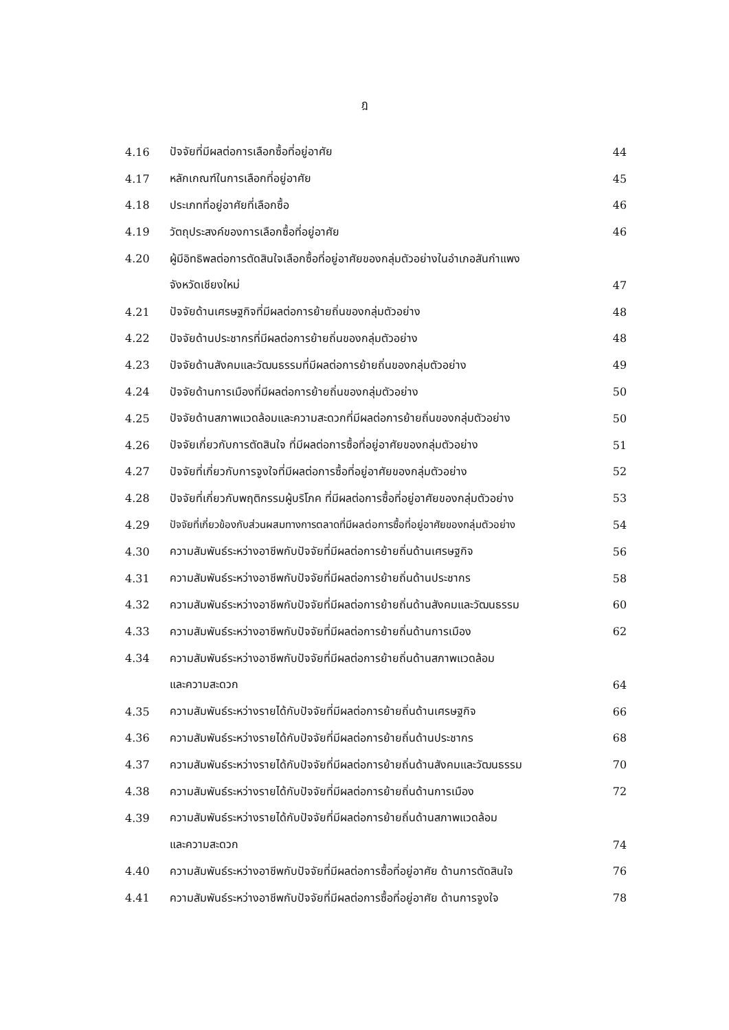ฎ
| 4.16 | ปัจจัยที่มีผลต่อการเลือกซื้อที่อยู่อาศัย | 44 |
| 4.17 | หลักเกณฑ์ในการเลือกที่อยู่อาศัย | 45 |
| 4.18 | ประเภทที่อยู่อาศัยที่เลือกซื้อ | 46 |
| 4.19 | วัตถุประสงค์ของการเลือกซื้อที่อยู่อาศัย | 46 |
| 4.20 | ผู้มีอิทธิพลต่อการตัดสินใจเลือกซื้อที่อยู่อาศัยของกลุ่มตัวอย่างในอำเภอสันกำแพง | |
| | จังหวัดเชียงใหม่ | 47 |
| 4.21 | ปัจจัยด้านเศรษฐกิจที่มีผลต่อการย้ายถิ่นของกลุ่มตัวอย่าง | 48 |
| 4.22 | ปัจจัยด้านประชากรที่มีผลต่อการย้ายถิ่นของกลุ่มตัวอย่าง | 48 |
| 4.23 | ปัจจัยด้านสังคมและวัฒนธรรมที่มีผลต่อการย้ายถิ่นของกลุ่มตัวอย่าง | 49 |
| 4.24 | ปัจจัยด้านการเมืองที่มีผลต่อการย้ายถิ่นของกลุ่มตัวอย่าง | 50 |
| 4.25 | ปัจจัยด้านสภาพแวดล้อมและความสะดวกที่มีผลต่อการย้ายถิ่นของกลุ่มตัวอย่าง | 50 |
| 4.26 | ปัจจัยเกี่ยวกับการตัดสินใจ ที่มีผลต่อการซื้อที่อยู่อาศัยของกลุ่มตัวอย่าง | 51 |
| 4.27 | ปัจจัยที่เกี่ยวกับการจูงใจที่มีผลต่อการซื้อที่อยู่อาศัยของกลุ่มตัวอย่าง | 52 |
| 4.28 | ปัจจัยที่เกี่ยวกับพฤติกรรมผู้บริโภค ที่มีผลต่อการซื้อที่อยู่อาศัยของกลุ่มตัวอย่าง | 53 |
| 4.29 | ปัจจัยที่เกี่ยวข้องกับส่วนผสมทางการตลาดที่มีผลต่อการซื้อที่อยู่อาศัยของกลุ่มตัวอย่าง | 54 |
| 4.30 | ความสัมพันธ์ระหว่างอาชีพกับปัจจัยที่มีผลต่อการย้ายถิ่นด้านเศรษฐกิจ | 56 |
| 4.31 | ความสัมพันธ์ระหว่างอาชีพกับปัจจัยที่มีผลต่อการย้ายถิ่นด้านประชากร | 58 |
| 4.32 | ความสัมพันธ์ระหว่างอาชีพกับปัจจัยที่มีผลต่อการย้ายถิ่นด้านสังคมและวัฒนธรรม | 60 |
| 4.33 | ความสัมพันธ์ระหว่างอาชีพกับปัจจัยที่มีผลต่อการย้ายถิ่นด้านการเมือง | 62 |
| 4.34 | ความสัมพันธ์ระหว่างอาชีพกับปัจจัยที่มีผลต่อการย้ายถิ่นด้านสภาพแวดล้อม | |
| | และความสะดวก | 64 |
| 4.35 | ความสัมพันธ์ระหว่างรายได้กับปัจจัยที่มีผลต่อการย้ายถิ่นด้านเศรษฐกิจ | 66 |
| 4.36 | ความสัมพันธ์ระหว่างรายได้กับปัจจัยที่มีผลต่อการย้ายถิ่นด้านประชากร | 68 |
| 4.37 | ความสัมพันธ์ระหว่างรายได้กับปัจจัยที่มีผลต่อการย้ายถิ่นด้านสังคมและวัฒนธรรม | 70 |
| 4.38 | ความสัมพันธ์ระหว่างรายได้กับปัจจัยที่มีผลต่อการย้ายถิ่นด้านการเมือง | 72 |
| 4.39 | ความสัมพันธ์ระหว่างรายได้กับปัจจัยที่มีผลต่อการย้ายถิ่นด้านสภาพแวดล้อม | |
| | และความสะดวก | 74 |
| 4.40 | ความสัมพันธ์ระหว่างอาชีพกับปัจจัยที่มีผลต่อการซื้อที่อยู่อาศัย ด้านการตัดสินใจ | 76 |
| 4.41 | ความสัมพันธ์ระหว่างอาชีพกับปัจจัยที่มีผลต่อการซื้อที่อยู่อาศัย ด้านการจูงใจ | 78 |